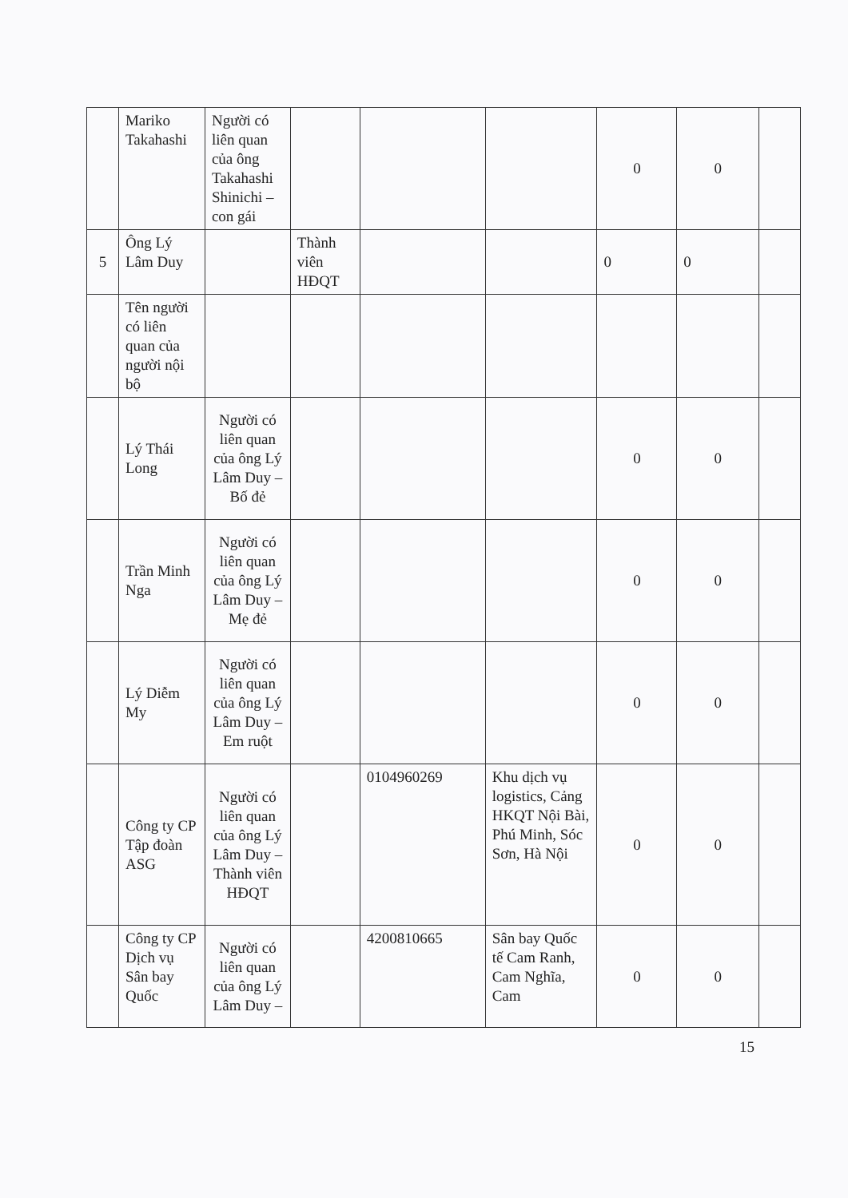| | Mariko Takahashi | Người có liên quan của ông Takahashi Shinichi – con gái | | | | 0 | 0 | |
| 5 | Ông Lý Lâm Duy | | Thành viên HĐQT | | | 0 | 0 | |
| | Tên người có liên quan của người nội bộ | | | | | | | |
| | Lý Thái Long | Người có liên quan của ông Lý Lâm Duy – Bố đẻ | | | | 0 | 0 | |
| | Trần Minh Nga | Người có liên quan của ông Lý Lâm Duy – Mẹ đẻ | | | | 0 | 0 | |
| | Lý Diễm My | Người có liên quan của ông Lý Lâm Duy – Em ruột | | | | 0 | 0 | |
| | Công ty CP Tập đoàn ASG | Người có liên quan của ông Lý Lâm Duy – Thành viên HĐQT | | 0104960269 | Khu dịch vụ logistics, Cảng HKQT Nội Bài, Phú Minh, Sóc Sơn, Hà Nội | 0 | 0 | |
| | Công ty CP Dịch vụ Sân bay Quốc | Người có liên quan của ông Lý Lâm Duy – | | 4200810665 | Sân bay Quốc tế Cam Ranh, Cam Nghĩa, Cam | 0 | 0 | |
15